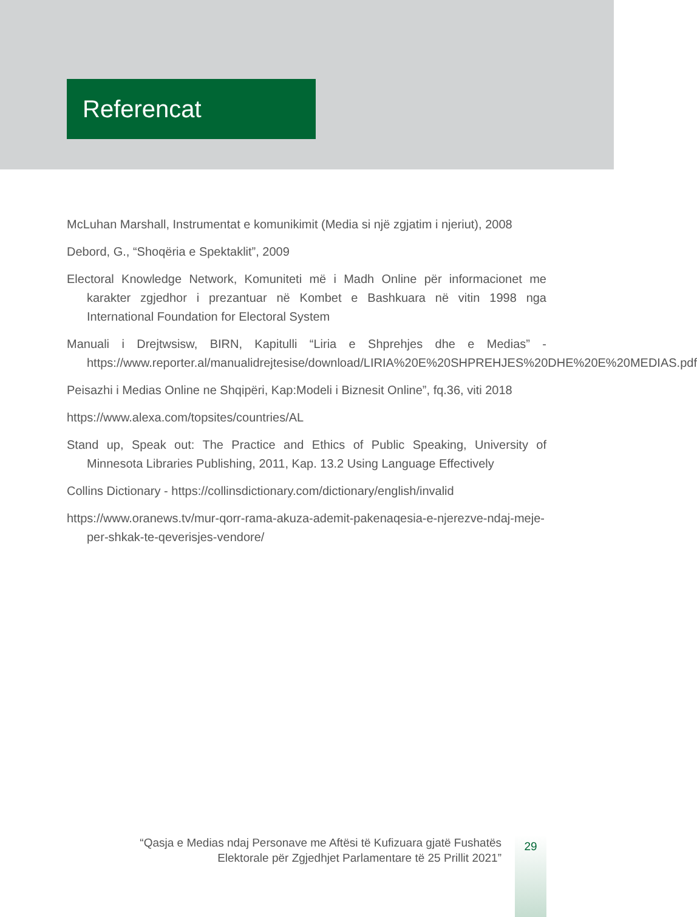Referencat
McLuhan Marshall, Instrumentat e komunikimit (Media si një zgjatim i njeriut), 2008
Debord, G., “Shoqëria e Spektaklit”, 2009
Electoral Knowledge Network, Komuniteti më i Madh Online për informacionet me karakter zgjedhor i prezantuar në Kombet e Bashkuara në vitin 1998 nga International Foundation for Electoral System
Manuali i Drejtwsisw, BIRN, Kapitulli “Liria e Shprehjes dhe e Medias” - https://www.reporter.al/manualidrejtesise/download/LIRIA%20E%20SHPREHJES%20DHE%20E%20MEDIAS.pdf
Peisazhi i Medias Online ne Shqipëri, Kap:Modeli i Biznesit Online”, fq.36, viti 2018
https://www.alexa.com/topsites/countries/AL
Stand up, Speak out: The Practice and Ethics of Public Speaking, University of Minnesota Libraries Publishing, 2011, Kap. 13.2 Using Language Effectively
Collins Dictionary - https://collinsdictionary.com/dictionary/english/invalid
https://www.oranews.tv/mur-qorr-rama-akuza-ademit-pakenaqesia-e-njerezve-ndaj-meje-per-shkak-te-qeverisjes-vendore/
“Qasja e Medias ndaj Personave me Aftësi të Kufizuara gjatë Fushatës
Elektorale për Zgjedhjet Parlamentare të 25 Prillit 2021”
29